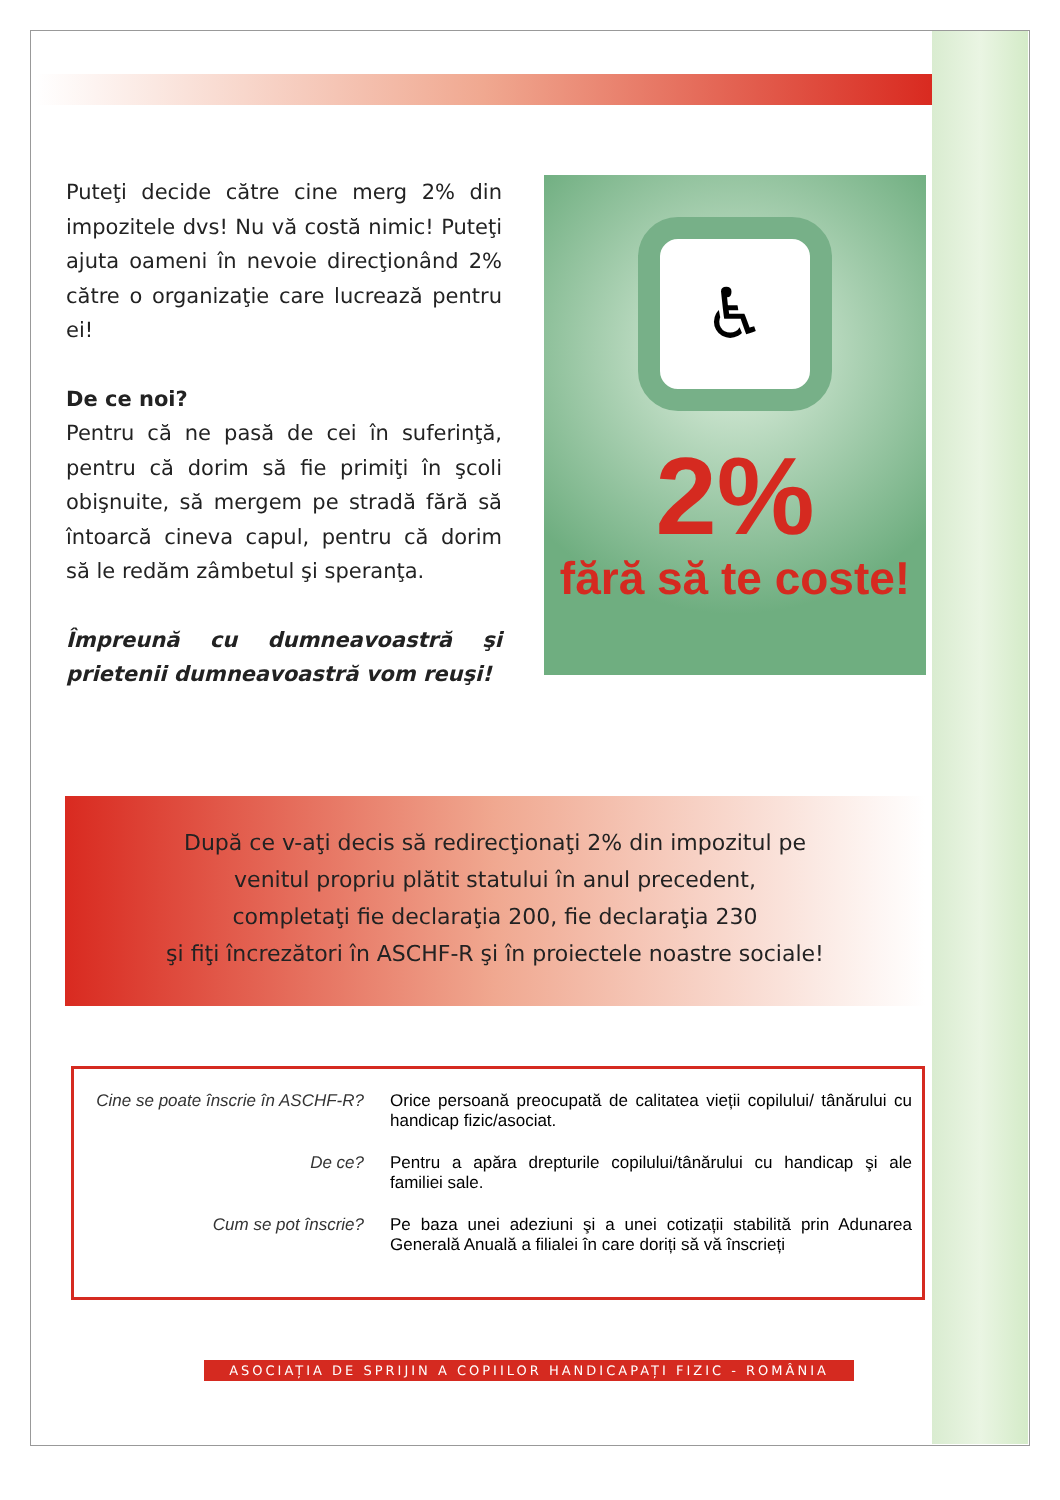Puteţi decide către cine merg 2% din impozitele dvs! Nu vă costă nimic! Puteţi ajuta oameni în nevoie direcţionând 2% către o organizaţie care lucrează pentru ei!
De ce noi?
Pentru că ne pasă de cei în suferinţă, pentru că dorim să fie primiţi în şcoli obişnuite, să mergem pe stradă fără să întoarcă cineva capul, pentru că dorim să le redăm zâmbetul şi speranţa.
Împreună cu dumneavoastră şi prietenii dumneavoastră vom reuşi!
♿
2%
fără să te coste!
După ce v-aţi decis să redirecţionaţi 2% din impozitul pe
venitul propriu plătit statului în anul precedent,
completaţi fie declaraţia 200, fie declaraţia 230
şi fiţi încrezători în ASCHF-R şi în proiectele noastre sociale!
Cine se poate înscrie în ASCHF-R?
Orice persoană preocupată de calitatea vieții copilului/ tânărului cu handicap fizic/asociat.
De ce? Pentru a apăra drepturile copilului/tânărului cu handicap şi ale familiei sale.
Cum se pot înscrie? Pe baza unei adeziuni şi a unei cotizații stabilită prin Adunarea Generală Anuală a filialei în care doriți să vă înscrieți
ASOCIAȚIA DE SPRIJIN A COPIILOR HANDICAPAȚI FIZIC - ROMÂNIA